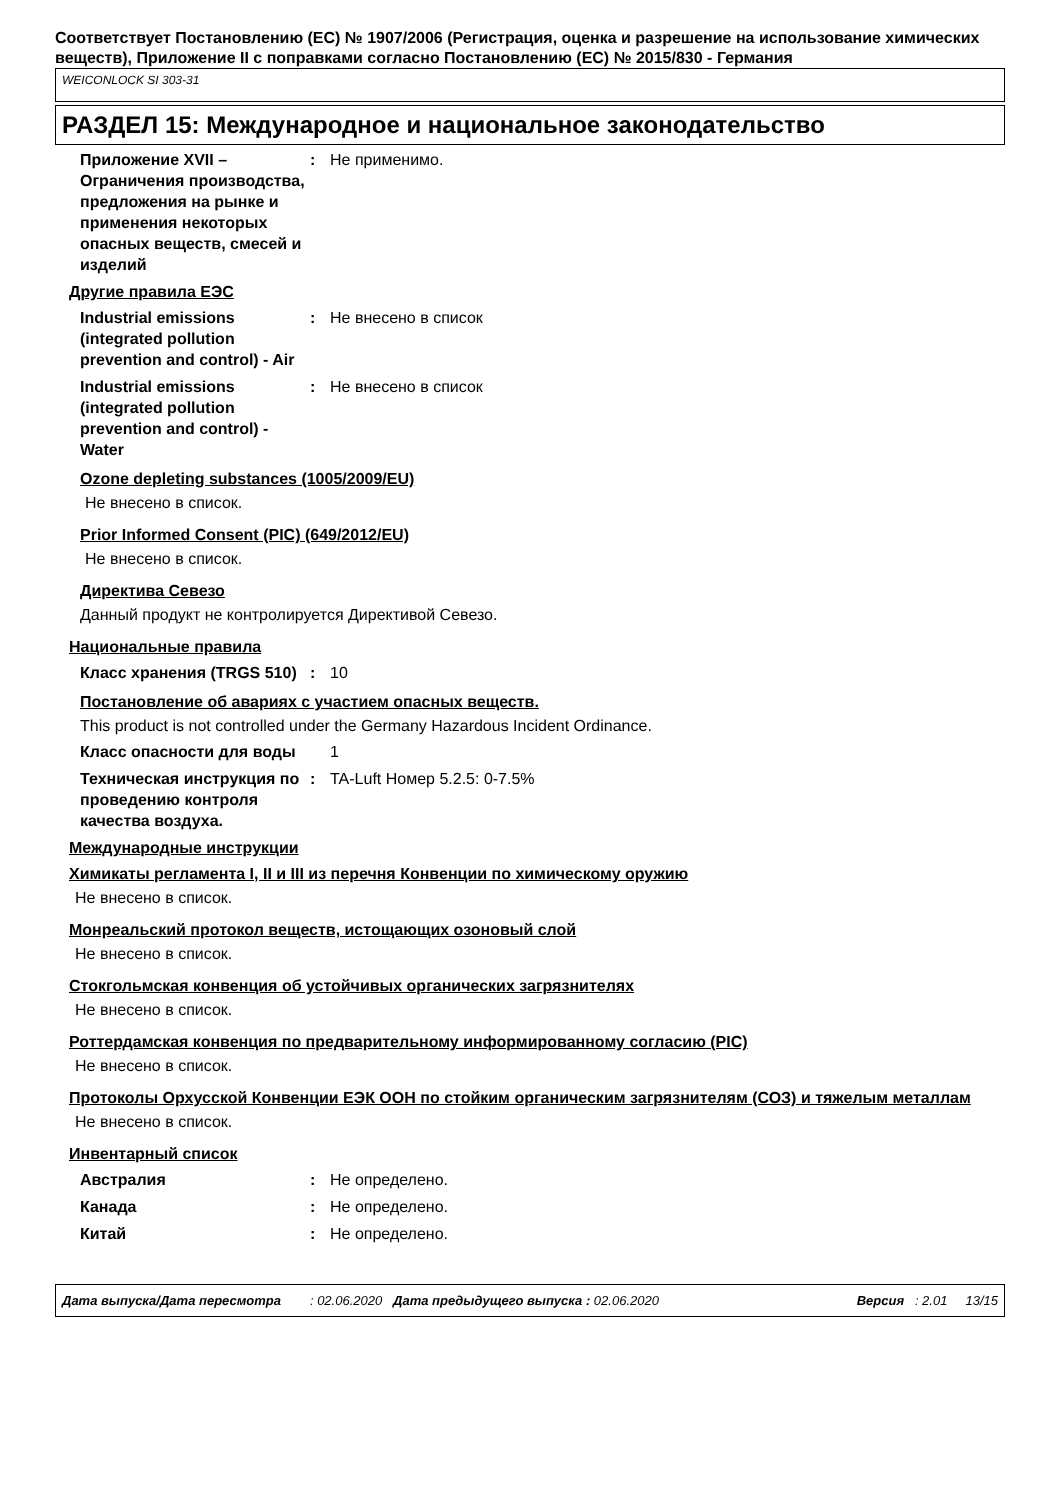Соответствует Постановлению (ЕС) № 1907/2006 (Регистрация, оценка и разрешение на использование химических веществ), Приложение II с поправками согласно Постановлению (ЕС) № 2015/830 - Германия
WEICONLOCK SI 303-31
РАЗДЕЛ 15: Международное и национальное законодательство
Приложение XVII – Ограничения производства, предложения на рынке и применения некоторых опасных веществ, смесей и изделий
: Не применимо.
Другие правила ЕЭС
Industrial emissions (integrated pollution prevention and control) - Air
: Не внесено в список
Industrial emissions (integrated pollution prevention and control) - Water
: Не внесено в список
Ozone depleting substances (1005/2009/EU)
Не внесено в список.
Prior Informed Consent (PIC) (649/2012/EU)
Не внесено в список.
Директива Севезо
Данный продукт не контролируется Директивой Севезо.
Национальные правила
Класс хранения (TRGS 510)
: 10
Постановление об авариях с участием опасных веществ.
This product is not controlled under the Germany Hazardous Incident Ordinance.
Класс опасности для воды 1
Техническая инструкция по проведению контроля качества воздуха.
: TA-Luft Номер 5.2.5: 0-7.5%
Международные инструкции
Химикаты регламента I, II и III из перечня Конвенции по химическому оружию
Не внесено в список.
Монреальский протокол веществ, истощающих озоновый слой
Не внесено в список.
Стокгольмская конвенция об устойчивых органических загрязнителях
Не внесено в список.
Роттердамская конвенция по предварительному информированному согласию (PIC)
Не внесено в список.
Протоколы Орхусской Конвенции ЕЭК ООН по стойким органическим загрязнителям (СОЗ) и тяжелым металлам
Не внесено в список.
Инвентарный список
Австралия : Не определено.
Канада : Не определено.
Китай : Не определено.
Дата выпуска/Дата пересмотра : 02.06.2020 Дата предыдущего выпуска : 02.06.2020 Версия : 2.01 13/15